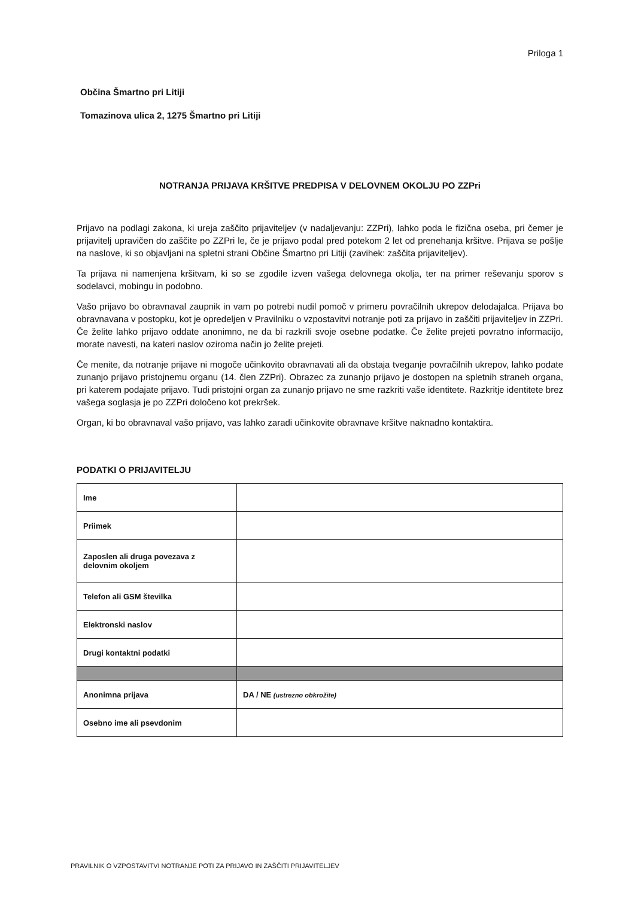Priloga 1
Občina Šmartno pri Litiji
Tomazinova ulica 2, 1275 Šmartno pri Litiji
NOTRANJA PRIJAVA KRŠITVE PREDPISA V DELOVNEM OKOLJU PO ZZPri
Prijavo na podlagi zakona, ki ureja zaščito prijaviteljev (v nadaljevanju: ZZPri), lahko poda le fizična oseba, pri čemer je prijavitelj upravičen do zaščite po ZZPri le, če je prijavo podal pred potekom 2 let od prenehanja kršitve. Prijava se pošlje na naslove, ki so objavljani na spletni strani Občine Šmartno pri Litiji (zavihek: zaščita prijaviteljev).
Ta prijava ni namenjena kršitvam, ki so se zgodile izven vašega delovnega okolja, ter na primer reševanju sporov s sodelavci, mobingu in podobno.
Vašo prijavo bo obravnaval zaupnik in vam po potrebi nudil pomoč v primeru povračilnih ukrepov delodajalca. Prijava bo obravnavana v postopku, kot je opredeljen v Pravilniku o vzpostavitvi notranje poti za prijavo in zaščiti prijaviteljev in ZZPri. Če želite lahko prijavo oddate anonimno, ne da bi razkrili svoje osebne podatke. Če želite prejeti povratno informacijo, morate navesti, na kateri naslov oziroma način jo želite prejeti.
Če menite, da notranje prijave ni mogoče učinkovito obravnavati ali da obstaja tveganje povračilnih ukrepov, lahko podate zunanjo prijavo pristojnemu organu (14. člen ZZPri). Obrazec za zunanjo prijavo je dostopen na spletnih straneh organa, pri katerem podajate prijavo. Tudi pristojni organ za zunanjo prijavo ne sme razkriti vaše identitete. Razkritje identitete brez vašega soglasja je po ZZPri določeno kot prekršek.
Organ, ki bo obravnaval vašo prijavo, vas lahko zaradi učinkovite obravnave kršitve naknadno kontaktira.
PODATKI O PRIJAVITELJU
| Ime | |
| Priimek | |
| Zaposlen ali druga povezava z delovnim okoljem | |
| Telefon ali GSM številka | |
| Elektronski naslov | |
| Drugi kontaktni podatki | |
| Anonimna prijava | DA / NE (ustrezno obkrožite) |
| Osebno ime ali psevdonim | |
PRAVILNIK O VZPOSTAVITVI NOTRANJE POTI ZA PRIJAVO IN ZAŠČITI PRIJAVITELJEV